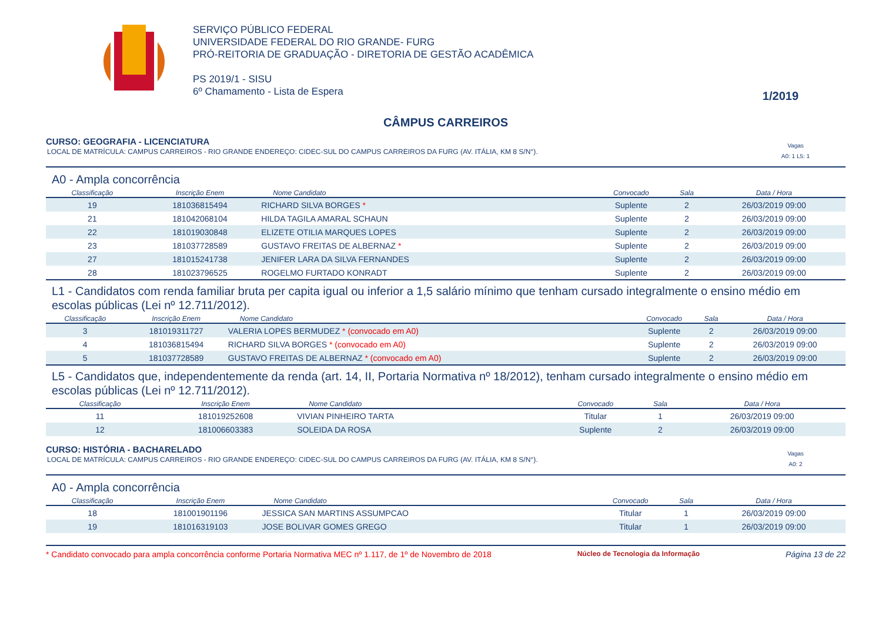SERVIÇO PÚBLICO FEDERAL
UNIVERSIDADE FEDERAL DO RIO GRANDE- FURG
PRÓ-REITORIA DE GRADUAÇÃO - DIRETORIA DE GESTÃO ACADÊMICA
PS 2019/1 - SISU
6º Chamamento - Lista de Espera
1/2019
CÂMPUS CARREIROS
CURSO: GEOGRAFIA - LICENCIATURA
LOCAL DE MATRÍCULA: CAMPUS CARREIROS - RIO GRANDE ENDEREÇO: CIDEC-SUL DO CAMPUS CARREIROS DA FURG (AV. ITÁLIA, KM 8 S/N°). Vagas
A0: 1 L5: 1
A0 - Ampla concorrência
| Classificação | Inscrição Enem | Nome Candidato | Convocado | Sala | Data / Hora |
| --- | --- | --- | --- | --- | --- |
| 19 | 181036815494 | RICHARD SILVA BORGES * | Suplente | 2 | 26/03/2019 09:00 |
| 21 | 181042068104 | HILDA TAGILA AMARAL SCHAUN | Suplente | 2 | 26/03/2019 09:00 |
| 22 | 181019030848 | ELIZETE OTILIA MARQUES LOPES | Suplente | 2 | 26/03/2019 09:00 |
| 23 | 181037728589 | GUSTAVO FREITAS DE ALBERNAZ * | Suplente | 2 | 26/03/2019 09:00 |
| 27 | 181015241738 | JENIFER LARA DA SILVA FERNANDES | Suplente | 2 | 26/03/2019 09:00 |
| 28 | 181023796525 | ROGELMO FURTADO KONRADT | Suplente | 2 | 26/03/2019 09:00 |
L1 - Candidatos com renda familiar bruta per capita igual ou inferior a 1,5 salário mínimo que tenham cursado integralmente o ensino médio em escolas públicas (Lei nº 12.711/2012).
| Classificação | Inscrição Enem | Nome Candidato | Convocado | Sala | Data / Hora |
| --- | --- | --- | --- | --- | --- |
| 3 | 181019311727 | VALERIA LOPES BERMUDEZ * (convocado em A0) | Suplente | 2 | 26/03/2019 09:00 |
| 4 | 181036815494 | RICHARD SILVA BORGES * (convocado em A0) | Suplente | 2 | 26/03/2019 09:00 |
| 5 | 181037728589 | GUSTAVO FREITAS DE ALBERNAZ * (convocado em A0) | Suplente | 2 | 26/03/2019 09:00 |
L5 - Candidatos que, independentemente da renda (art. 14, II, Portaria Normativa nº 18/2012), tenham cursado integralmente o ensino médio em escolas públicas (Lei nº 12.711/2012).
| Classificação | Inscrição Enem | Nome Candidato | Convocado | Sala | Data / Hora |
| --- | --- | --- | --- | --- | --- |
| 11 | 181019252608 | VIVIAN PINHEIRO TARTA | Titular | 1 | 26/03/2019 09:00 |
| 12 | 181006603383 | SOLEIDA DA ROSA | Suplente | 2 | 26/03/2019 09:00 |
CURSO: HISTÓRIA - BACHARELADO
LOCAL DE MATRÍCULA: CAMPUS CARREIROS - RIO GRANDE ENDEREÇO: CIDEC-SUL DO CAMPUS CARREIROS DA FURG (AV. ITÁLIA, KM 8 S/N°). Vagas
A0: 2
A0 - Ampla concorrência
| Classificação | Inscrição Enem | Nome Candidato | Convocado | Sala | Data / Hora |
| --- | --- | --- | --- | --- | --- |
| 18 | 181001901196 | JESSICA SAN MARTINS ASSUMPCAO | Titular | 1 | 26/03/2019 09:00 |
| 19 | 181016319103 | JOSE BOLIVAR GOMES GREGO | Titular | 1 | 26/03/2019 09:00 |
* Candidato convocado para ampla concorrência conforme Portaria Normativa MEC nº 1.117, de 1º de Novembro de 2018 Núcleo de Tecnologia da Informação Página 13 de 22